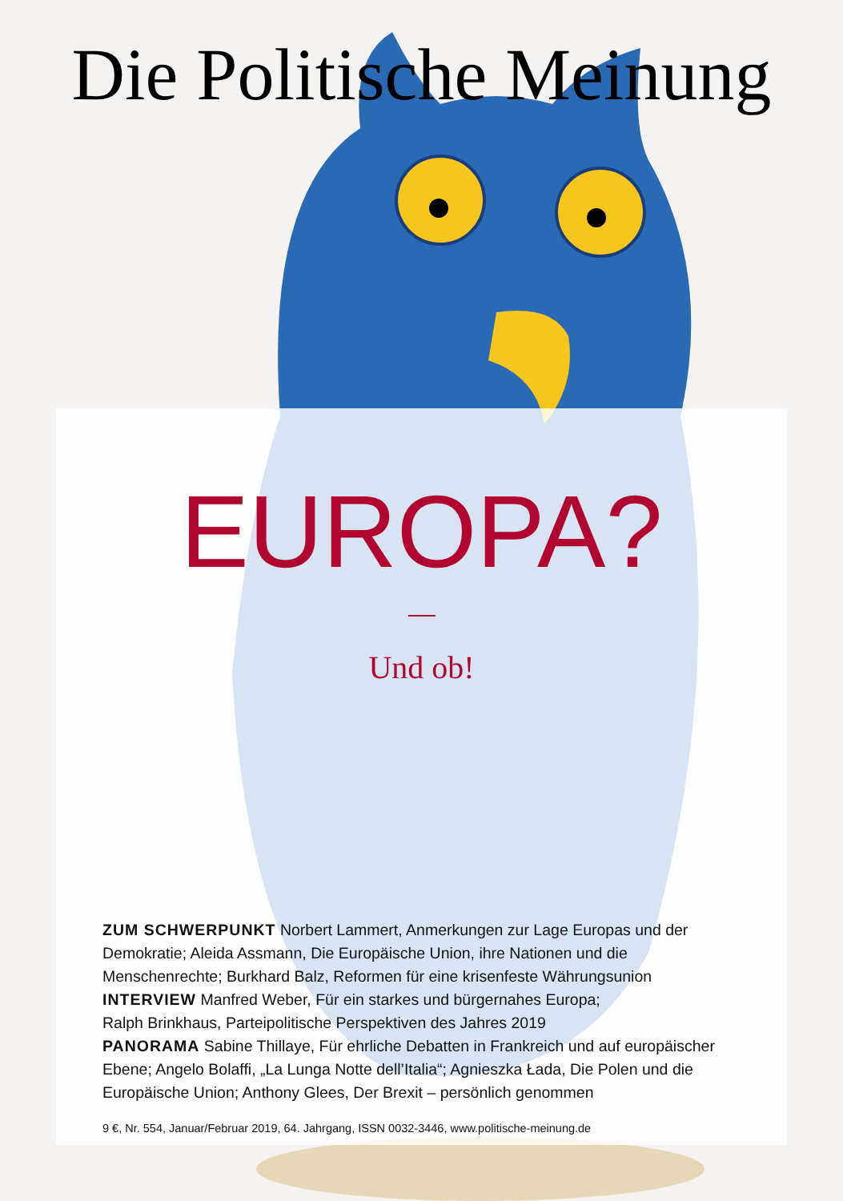Die Politische Meinung
EUROPA?
Und ob!
ZUM SCHWERPUNKT Norbert Lammert, Anmerkungen zur Lage Europas und der Demokratie; Aleida Assmann, Die Europäische Union, ihre Nationen und die Menschenrechte; Burkhard Balz, Reformen für eine krisenfeste Währungsunion
INTERVIEW Manfred Weber, Für ein starkes und bürgernahes Europa;
Ralph Brinkhaus, Parteipolitische Perspektiven des Jahres 2019
PANORAMA Sabine Thillaye, Für ehrliche Debatten in Frankreich und auf euro­päischer Ebene; Angelo Bolaffi, „La Lunga Notte dell’Italia“; Agnieszka Łada, Die Polen und die Europäische Union; Anthony Glees, Der Brexit – persönlich genommen
9 €, Nr. 554, Januar/Februar 2019, 64. Jahrgang, ISSN 0032-3446, www.politische-meinung.de